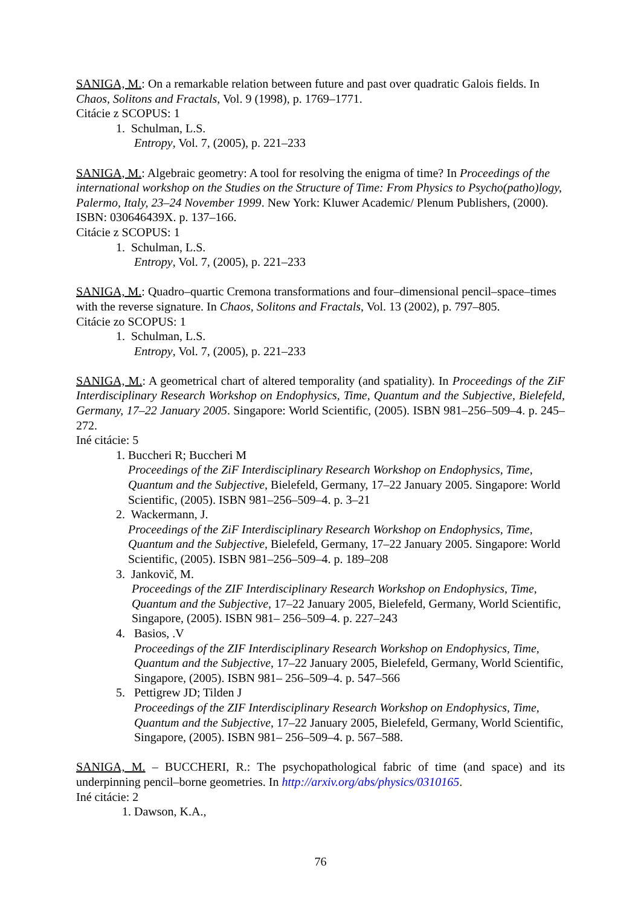SANIGA, M.: On a remarkable relation between future and past over quadratic Galois fields. In Chaos, Solitons and Fractals, Vol. 9 (1998), p. 1769–1771.
Citácie z SCOPUS: 1
1. Schulman, L.S.
Entropy, Vol. 7, (2005), p. 221–233
SANIGA, M.: Algebraic geometry: A tool for resolving the enigma of time? In Proceedings of the international workshop on the Studies on the Structure of Time: From Physics to Psycho(patho)logy, Palermo, Italy, 23–24 November 1999. New York: Kluwer Academic/ Plenum Publishers, (2000). ISBN: 030646439X. p. 137–166.
Citácie z SCOPUS: 1
1. Schulman, L.S.
Entropy, Vol. 7, (2005), p. 221–233
SANIGA, M.: Quadro–quartic Cremona transformations and four–dimensional pencil–space–times with the reverse signature. In Chaos, Solitons and Fractals, Vol. 13 (2002), p. 797–805.
Citácie zo SCOPUS: 1
1. Schulman, L.S.
Entropy, Vol. 7, (2005), p. 221–233
SANIGA, M.: A geometrical chart of altered temporality (and spatiality). In Proceedings of the ZiF Interdisciplinary Research Workshop on Endophysics, Time, Quantum and the Subjective, Bielefeld, Germany, 17–22 January 2005. Singapore: World Scientific, (2005). ISBN 981–256–509–4. p. 245–272.
Iné citácie: 5
1. Buccheri R; Buccheri M
Proceedings of the ZiF Interdisciplinary Research Workshop on Endophysics, Time, Quantum and the Subjective, Bielefeld, Germany, 17–22 January 2005. Singapore: World Scientific, (2005). ISBN 981–256–509–4. p. 3–21
2. Wackermann, J.
Proceedings of the ZiF Interdisciplinary Research Workshop on Endophysics, Time, Quantum and the Subjective, Bielefeld, Germany, 17–22 January 2005. Singapore: World Scientific, (2005). ISBN 981–256–509–4. p. 189–208
3. Jankovič, M.
Proceedings of the ZIF Interdisciplinary Research Workshop on Endophysics, Time, Quantum and the Subjective, 17–22 January 2005, Bielefeld, Germany, World Scientific, Singapore, (2005). ISBN 981– 256–509–4. p. 227–243
4. Basios, .V
Proceedings of the ZIF Interdisciplinary Research Workshop on Endophysics, Time, Quantum and the Subjective, 17–22 January 2005, Bielefeld, Germany, World Scientific, Singapore, (2005). ISBN 981– 256–509–4. p. 547–566
5. Pettigrew JD; Tilden J
Proceedings of the ZIF Interdisciplinary Research Workshop on Endophysics, Time, Quantum and the Subjective, 17–22 January 2005, Bielefeld, Germany, World Scientific, Singapore, (2005). ISBN 981– 256–509–4. p. 567–588.
SANIGA, M. – BUCCHERI, R.: The psychopathological fabric of time (and space) and its underpinning pencil–borne geometries. In http://arxiv.org/abs/physics/0310165.
Iné citácie: 2
1. Dawson, K.A.,
76